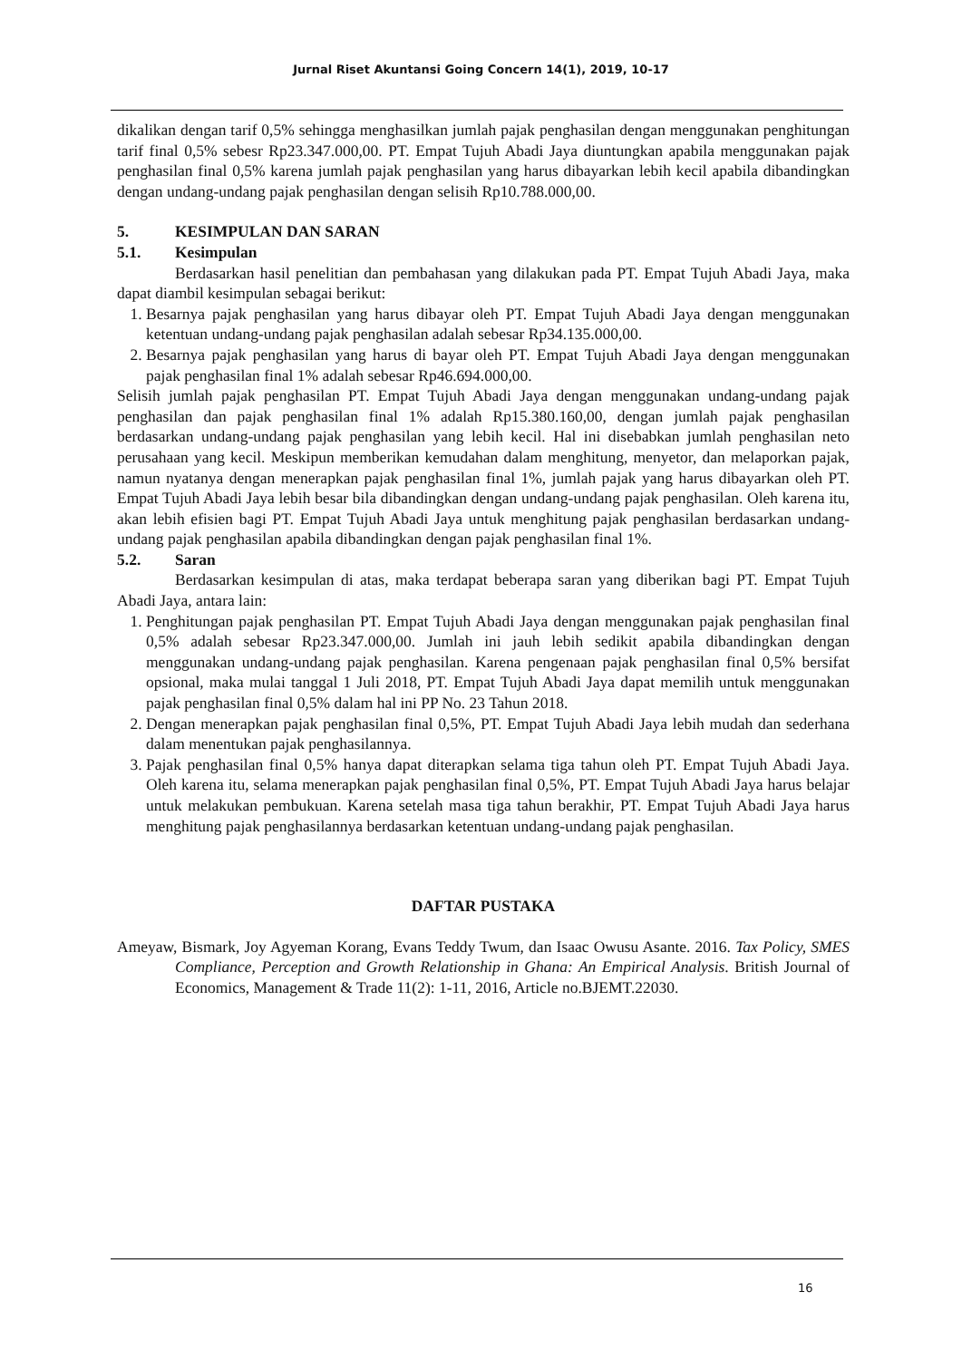Jurnal Riset Akuntansi Going Concern 14(1), 2019, 10-17
dikalikan dengan tarif 0,5% sehingga menghasilkan jumlah pajak penghasilan dengan menggunakan penghitungan tarif final 0,5% sebesr Rp23.347.000,00. PT. Empat Tujuh Abadi Jaya diuntungkan apabila menggunakan pajak penghasilan final 0,5% karena jumlah pajak penghasilan yang harus dibayarkan lebih kecil apabila dibandingkan dengan undang-undang pajak penghasilan dengan selisih Rp10.788.000,00.
5. KESIMPULAN DAN SARAN
5.1. Kesimpulan
Berdasarkan hasil penelitian dan pembahasan yang dilakukan pada PT. Empat Tujuh Abadi Jaya, maka dapat diambil kesimpulan sebagai berikut:
1. Besarnya pajak penghasilan yang harus dibayar oleh PT. Empat Tujuh Abadi Jaya dengan menggunakan ketentuan undang-undang pajak penghasilan adalah sebesar Rp34.135.000,00.
2. Besarnya pajak penghasilan yang harus di bayar oleh PT. Empat Tujuh Abadi Jaya dengan menggunakan pajak penghasilan final 1% adalah sebesar Rp46.694.000,00.
Selisih jumlah pajak penghasilan PT. Empat Tujuh Abadi Jaya dengan menggunakan undang-undang pajak penghasilan dan pajak penghasilan final 1% adalah Rp15.380.160,00, dengan jumlah pajak penghasilan berdasarkan undang-undang pajak penghasilan yang lebih kecil. Hal ini disebabkan jumlah penghasilan neto perusahaan yang kecil. Meskipun memberikan kemudahan dalam menghitung, menyetor, dan melaporkan pajak, namun nyatanya dengan menerapkan pajak penghasilan final 1%, jumlah pajak yang harus dibayarkan oleh PT. Empat Tujuh Abadi Jaya lebih besar bila dibandingkan dengan undang-undang pajak penghasilan. Oleh karena itu, akan lebih efisien bagi PT. Empat Tujuh Abadi Jaya untuk menghitung pajak penghasilan berdasarkan undang-undang pajak penghasilan apabila dibandingkan dengan pajak penghasilan final 1%.
5.2. Saran
Berdasarkan kesimpulan di atas, maka terdapat beberapa saran yang diberikan bagi PT. Empat Tujuh Abadi Jaya, antara lain:
1. Penghitungan pajak penghasilan PT. Empat Tujuh Abadi Jaya dengan menggunakan pajak penghasilan final 0,5% adalah sebesar Rp23.347.000,00. Jumlah ini jauh lebih sedikit apabila dibandingkan dengan menggunakan undang-undang pajak penghasilan. Karena pengenaan pajak penghasilan final 0,5% bersifat opsional, maka mulai tanggal 1 Juli 2018, PT. Empat Tujuh Abadi Jaya dapat memilih untuk menggunakan pajak penghasilan final 0,5% dalam hal ini PP No. 23 Tahun 2018.
2. Dengan menerapkan pajak penghasilan final 0,5%, PT. Empat Tujuh Abadi Jaya lebih mudah dan sederhana dalam menentukan pajak penghasilannya.
3. Pajak penghasilan final 0,5% hanya dapat diterapkan selama tiga tahun oleh PT. Empat Tujuh Abadi Jaya. Oleh karena itu, selama menerapkan pajak penghasilan final 0,5%, PT. Empat Tujuh Abadi Jaya harus belajar untuk melakukan pembukuan. Karena setelah masa tiga tahun berakhir, PT. Empat Tujuh Abadi Jaya harus menghitung pajak penghasilannya berdasarkan ketentuan undang-undang pajak penghasilan.
DAFTAR PUSTAKA
Ameyaw, Bismark, Joy Agyeman Korang, Evans Teddy Twum, dan Isaac Owusu Asante. 2016. Tax Policy, SMES Compliance, Perception and Growth Relationship in Ghana: An Empirical Analysis. British Journal of Economics, Management & Trade 11(2): 1-11, 2016, Article no.BJEMT.22030.
16